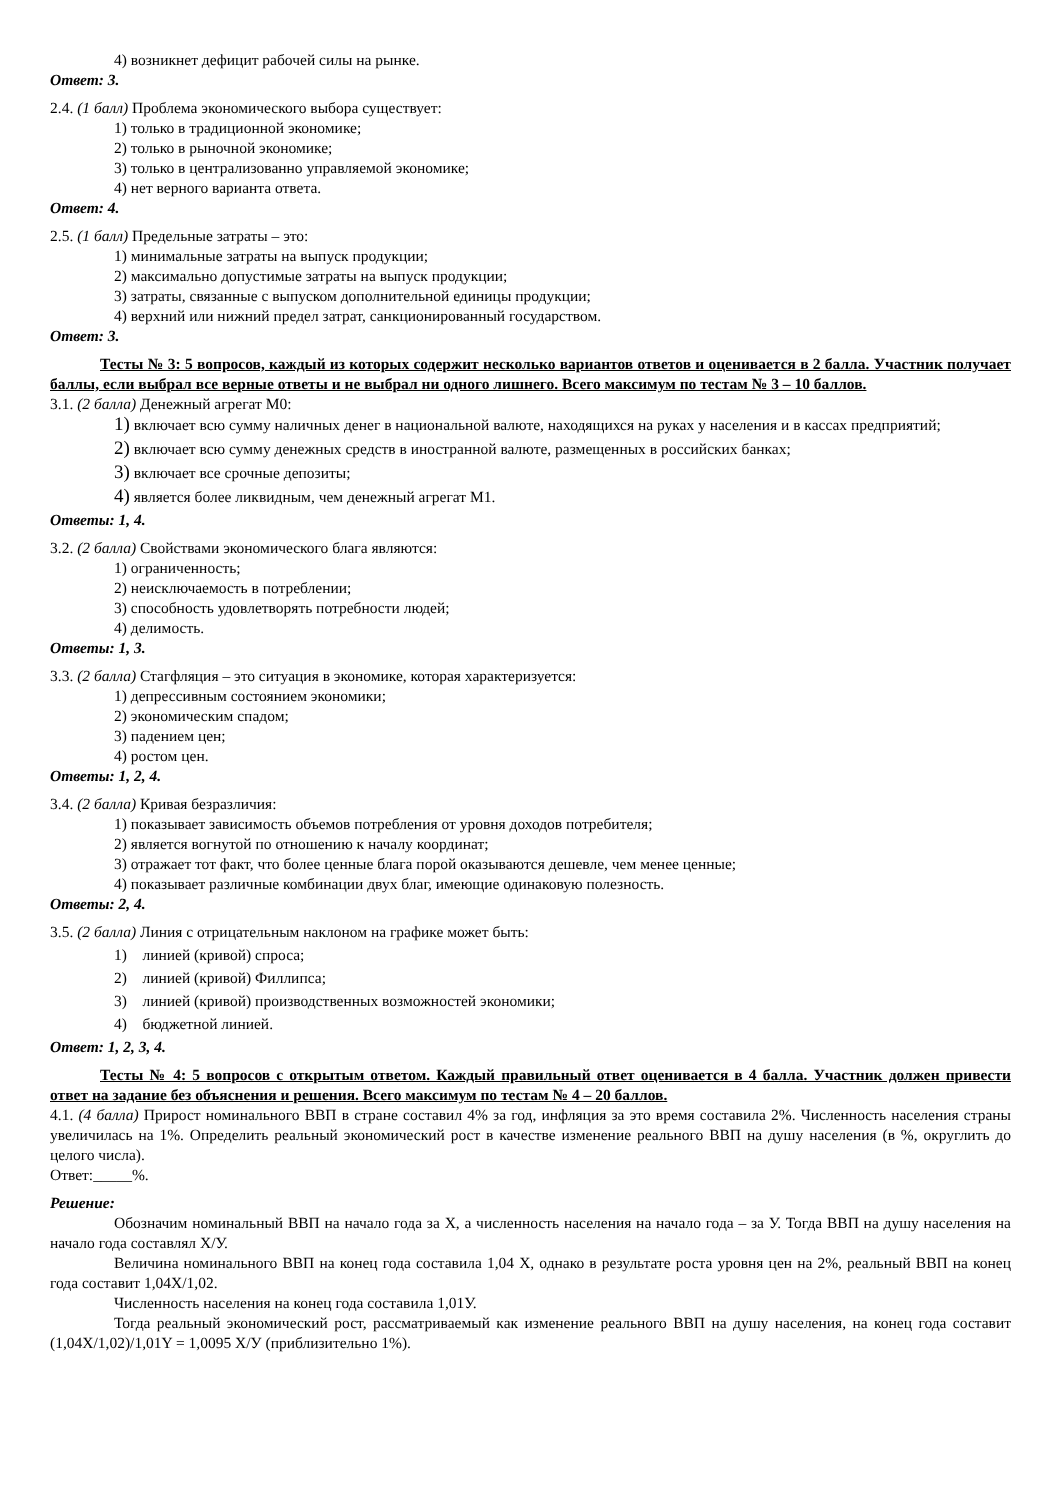4) возникнет дефицит рабочей силы на рынке.
Ответ: 3.
2.4. (1 балл) Проблема экономического выбора существует:
1) только в традиционной экономике;
2) только в рыночной экономике;
3) только в централизованно управляемой экономике;
4) нет верного варианта ответа.
Ответ: 4.
2.5. (1 балл) Предельные затраты – это:
1) минимальные затраты на выпуск продукции;
2) максимально допустимые затраты на выпуск продукции;
3) затраты, связанные с выпуском дополнительной единицы продукции;
4) верхний или нижний предел затрат, санкционированный государством.
Ответ: 3.
Тесты № 3: 5 вопросов, каждый из которых содержит несколько вариантов ответов и оценивается в 2 балла. Участник получает баллы, если выбрал все верные ответы и не выбрал ни одного лишнего. Всего максимум по тестам № 3 – 10 баллов.
3.1. (2 балла) Денежный агрегат М0:
1) включает всю сумму наличных денег в национальной валюте, находящихся на руках у населения и в кассах предприятий;
2) включает всю сумму денежных средств в иностранной валюте, размещенных в российских банках;
3) включает все срочные депозиты;
4) является более ликвидным, чем денежный агрегат М1.
Ответы: 1, 4.
3.2. (2 балла) Свойствами экономического блага являются:
1) ограниченность;
2) неисключаемость в потреблении;
3) способность удовлетворять потребности людей;
4) делимость.
Ответы: 1, 3.
3.3. (2 балла) Стагфляция – это ситуация в экономике, которая характеризуется:
1) депрессивным состоянием экономики;
2) экономическим спадом;
3) падением цен;
4) ростом цен.
Ответы: 1, 2, 4.
3.4. (2 балла) Кривая безразличия:
1) показывает зависимость объемов потребления от уровня доходов потребителя;
2) является вогнутой по отношению к началу координат;
3) отражает тот факт, что более ценные блага порой оказываются дешевле, чем менее ценные;
4) показывает различные комбинации двух благ, имеющие одинаковую полезность.
Ответы: 2, 4.
3.5. (2 балла) Линия с отрицательным наклоном на графике может быть:
1) линией (кривой) спроса;
2) линией (кривой) Филлипса;
3) линией (кривой) производственных возможностей экономики;
4) бюджетной линией.
Ответ: 1, 2, 3, 4.
Тесты № 4: 5 вопросов с открытым ответом. Каждый правильный ответ оценивается в 4 балла. Участник должен привести ответ на задание без объяснения и решения. Всего максимум по тестам № 4 – 20 баллов.
4.1. (4 балла) Прирост номинального ВВП в стране составил 4% за год, инфляция за это время составила 2%. Численность населения страны увеличилась на 1%. Определить реальный экономический рост в качестве изменение реального ВВП на душу населения (в %, округлить до целого числа).
Ответ:_____%.
Решение:
Обозначим номинальный ВВП на начало года за Х, а численность населения на начало года – за У. Тогда ВВП на душу населения на начало года составлял Х/У.
Величина номинального ВВП на конец года составила 1,04 Х, однако в результате роста уровня цен на 2%, реальный ВВП на конец года составит 1,04Х/1,02.
Численность населения на конец года составила 1,01У.
Тогда реальный экономический рост, рассматриваемый как изменение реального ВВП на душу населения, на конец года составит (1,04Х/1,02)/1,01Y = 1,0095 Х/У (приблизительно 1%).